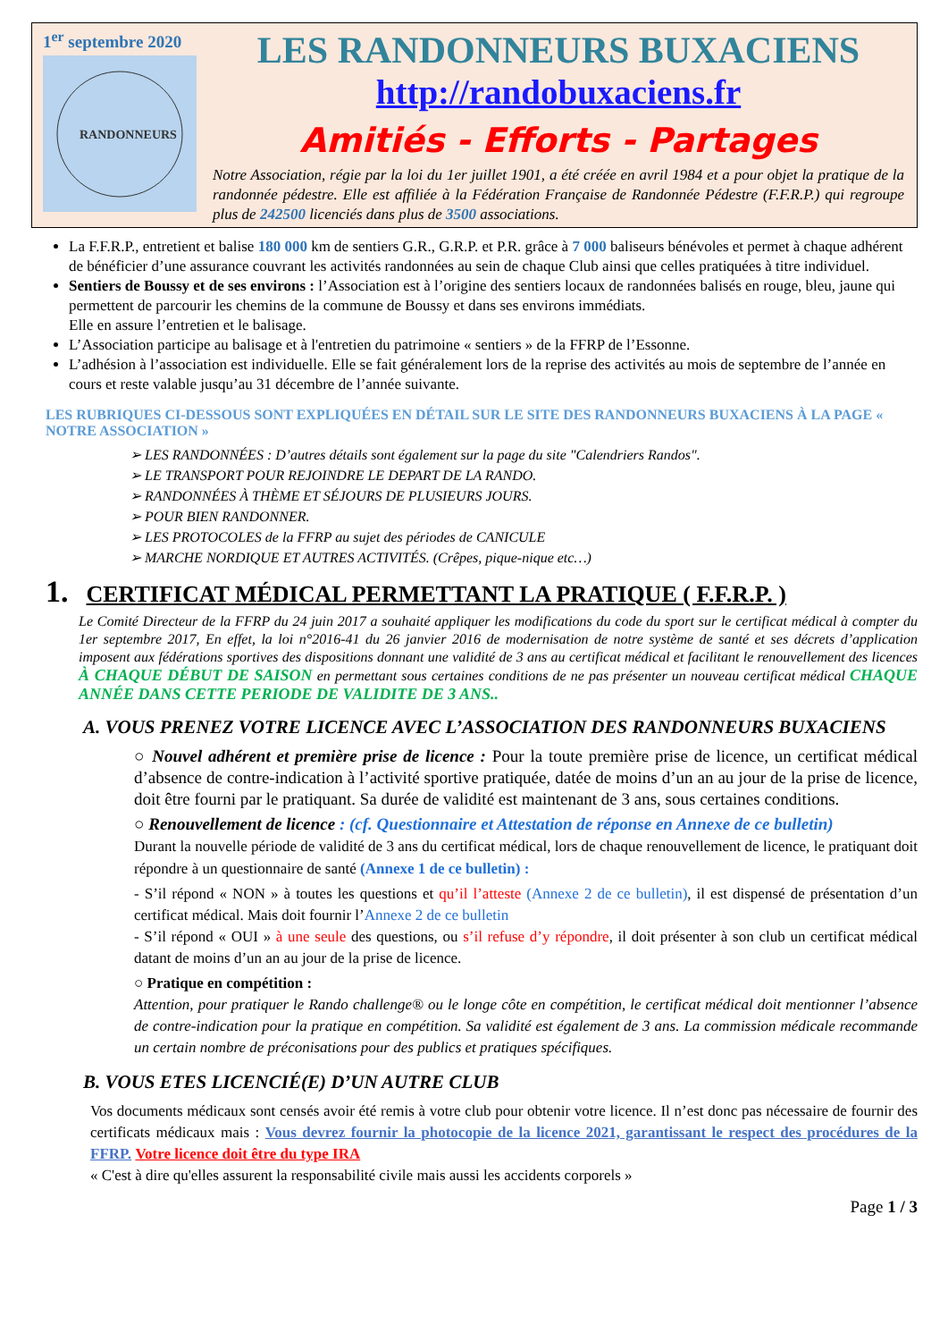1<sup>er</sup> septembre 2020
RANDONNEURS
LES RANDONNEURS BUXACIENS
http://randobuxaciens.fr
Amitiés - Efforts - Partages
Notre Association, régie par la loi du 1er juillet 1901, a été créée en avril 1984 et a pour objet la pratique de la randonnée pédestre. Elle est affiliée à la Fédération Française de Randonnée Pédestre (F.F.R.P.) qui regroupe plus de 242500 licenciés dans plus de 3500 associations.
La F.F.R.P., entretient et balise 180 000 km de sentiers G.R., G.R.P. et P.R. grâce à 7 000 baliseurs bénévoles et permet à chaque adhérent de bénéficier d’une assurance couvrant les activités randonnées au sein de chaque Club ainsi que celles pratiquées à titre individuel.
Sentiers de Boussy et de ses environs : l’Association est à l’origine des sentiers locaux de randonnées balisés en rouge, bleu, jaune qui permettent de parcourir les chemins de la commune de Boussy et dans ses environs immédiats.
Elle en assure l’entretien et le balisage.
L’Association participe au balisage et à l'entretien du patrimoine « sentiers » de la FFRP de l’Essonne.
L’adhésion à l’association est individuelle. Elle se fait généralement lors de la reprise des activités au mois de septembre de l’année en cours et reste valable jusqu’au 31 décembre de l’année suivante.
LES RUBRIQUES CI-DESSOUS SONT EXPLIQUÉES EN DÉTAIL SUR LE SITE DES RANDONNEURS BUXACIENS À LA PAGE « NOTRE ASSOCIATION »
➢ LES RANDONNÉES : D’autres détails sont également sur la page du site "Calendriers Randos".
➢ LE TRANSPORT POUR REJOINDRE LE DEPART DE LA RANDO.
➢ RANDONNÉES À THÈME ET SÉJOURS DE PLUSIEURS JOURS.
➢ POUR BIEN RANDONNER.
➢ LES PROTOCOLES de la FFRP au sujet des périodes de CANICULE
➢ MARCHE NORDIQUE ET AUTRES ACTIVITÉS. (Crêpes, pique-nique etc…)
1. CERTIFICAT MÉDICAL PERMETTANT LA PRATIQUE ( F.F.R.P. )
Le Comité Directeur de la FFRP du 24 juin 2017 a souhaité appliquer les modifications du code du sport sur le certificat médical à compter du 1er septembre 2017, En effet, la loi n°2016-41 du 26 janvier 2016 de modernisation de notre système de santé et ses décrets d’application imposent aux fédérations sportives des dispositions donnant une validité de 3 ans au certificat médical et facilitant le renouvellement des licences À CHAQUE DÉBUT DE SAISON en permettant sous certaines conditions de ne pas présenter un nouveau certificat médical CHAQUE ANNÉE DANS CETTE PERIODE DE VALIDITE DE 3 ANS..
A. VOUS PRENEZ VOTRE LICENCE AVEC L’ASSOCIATION DES RANDONNEURS BUXACIENS
○ Nouvel adhérent et première prise de licence : Pour la toute première prise de licence, un certificat médical d’absence de contre-indication à l’activité sportive pratiquée, datée de moins d’un an au jour de la prise de licence, doit être fourni par le pratiquant. Sa durée de validité est maintenant de 3 ans, sous certaines conditions.
○ Renouvellement de licence : (cf. Questionnaire et Attestation de réponse en Annexe de ce bulletin)
Durant la nouvelle période de validité de 3 ans du certificat médical, lors de chaque renouvellement de licence, le pratiquant doit répondre à un questionnaire de santé (Annexe 1 de ce bulletin) :
- S’il répond « NON » à toutes les questions et qu’il l’atteste (Annexe 2 de ce bulletin), il est dispensé de présentation d’un certificat médical. Mais doit fournir l’Annexe 2 de ce bulletin
- S’il répond « OUI » à une seule des questions, ou s’il refuse d’y répondre, il doit présenter à son club un certificat médical datant de moins d’un an au jour de la prise de licence.
○ Pratique en compétition :
Attention, pour pratiquer le Rando challenge® ou le longe côte en compétition, le certificat médical doit mentionner l’absence de contre-indication pour la pratique en compétition. Sa validité est également de 3 ans. La commission médicale recommande un certain nombre de préconisations pour des publics et pratiques spécifiques.
B. VOUS ETES LICENCIÉ(E) D’UN AUTRE CLUB
Vos documents médicaux sont censés avoir été remis à votre club pour obtenir votre licence. Il n’est donc pas nécessaire de fournir des certificats médicaux mais : Vous devrez fournir la photocopie de la licence 2021, garantissant le respect des procédures de la FFRP. Votre licence doit être du type IRA
« C'est à dire qu'elles assurent la responsabilité civile mais aussi les accidents corporels »
Page 1 / 3